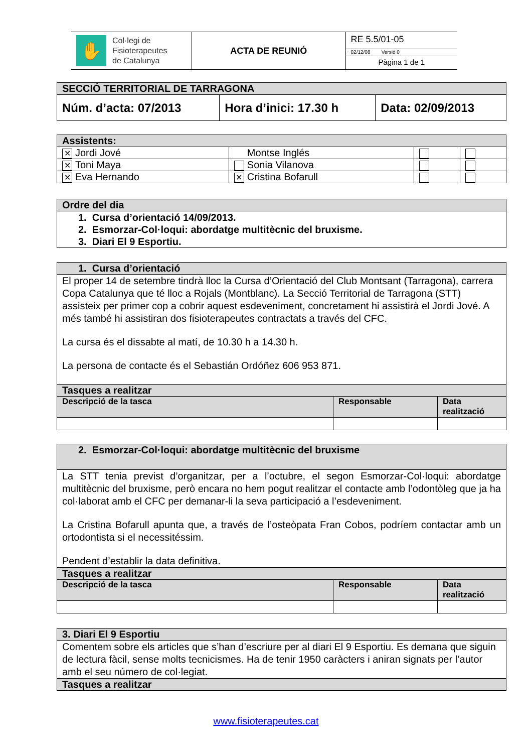| ✋ Col·legi de Fisioterapeutes de Catalunya | ACTA DE REUNIÓ | RE 5.5/01-05 |
| | | 02/12/08 Versió 0 |
| | | Pàgina 1 de 1 |
| SECCIÓ TERRITORIAL DE TARRAGONA | | |
| --- | --- | --- |
| Núm. d’acta: 07/2013 | Hora d’inici: 17.30 h | Data: 02/09/2013 |
| Assistents: | | | |
| --- | --- | --- | --- |
| ✕ Jordi Jové | Montse Inglés | | |
| ✕ Toni Maya | Sonia Vilanova | | |
| ✕ Eva Hernando | ✕ Cristina Bofarull | | |
| Ordre del dia |
| --- |
| 1. Cursa d’orientació 14/09/2013. 2. Esmorzar-Col·loqui: abordatge multitècnic del bruxisme. 3. Diari El 9 Esportiu. |
| 1. Cursa d’orientació | | |
| --- | --- | --- |
| El proper 14 de setembre tindrà lloc la Cursa d’Orientació del Club Montsant (Tarragona), carrera Copa Catalunya que té lloc a Rojals (Montblanc). La Secció Territorial de Tarragona (STT) assisteix per primer cop a cobrir aquest esdeveniment, concretament hi assistirà el Jordi Jové. A més també hi assistiran dos fisioterapeutes contractats a través del CFC. La cursa és el dissabte al matí, de 10.30 h a 14.30 h. La persona de contacte és el Sebastián Ordóñez 606 953 871. | | |
| Tasques a realitzar | | |
| Descripció de la tasca | Responsable | Data realització |
| 2. Esmorzar-Col·loqui: abordatge multitècnic del bruxisme | | |
| --- | --- | --- |
| La STT tenia previst d’organitzar, per a l’octubre, el segon Esmorzar-Col·loqui: abordatge multitècnic del bruxisme, però encara no hem pogut realitzar el contacte amb l’odontòleg que ja ha col·laborat amb el CFC per demanar-li la seva participació a l’esdeveniment. La Cristina Bofarull apunta que, a través de l’osteòpata Fran Cobos, podríem contactar amb un ortodontista si el necessitéssim. Pendent d’establir la data definitiva. | | |
| Tasques a realitzar | | |
| Descripció de la tasca | Responsable | Data realització |
| 3. Diari El 9 Esportiu |
| --- |
| Comentem sobre els articles que s’han d’escriure per al diari El 9 Esportiu. Es demana que siguin de lectura fàcil, sense molts tecnicismes. Ha de tenir 1950 caràcters i aniran signats per l’autor amb el seu número de col·legiat. |
| Tasques a realitzar |
www.fisioterapeutes.cat